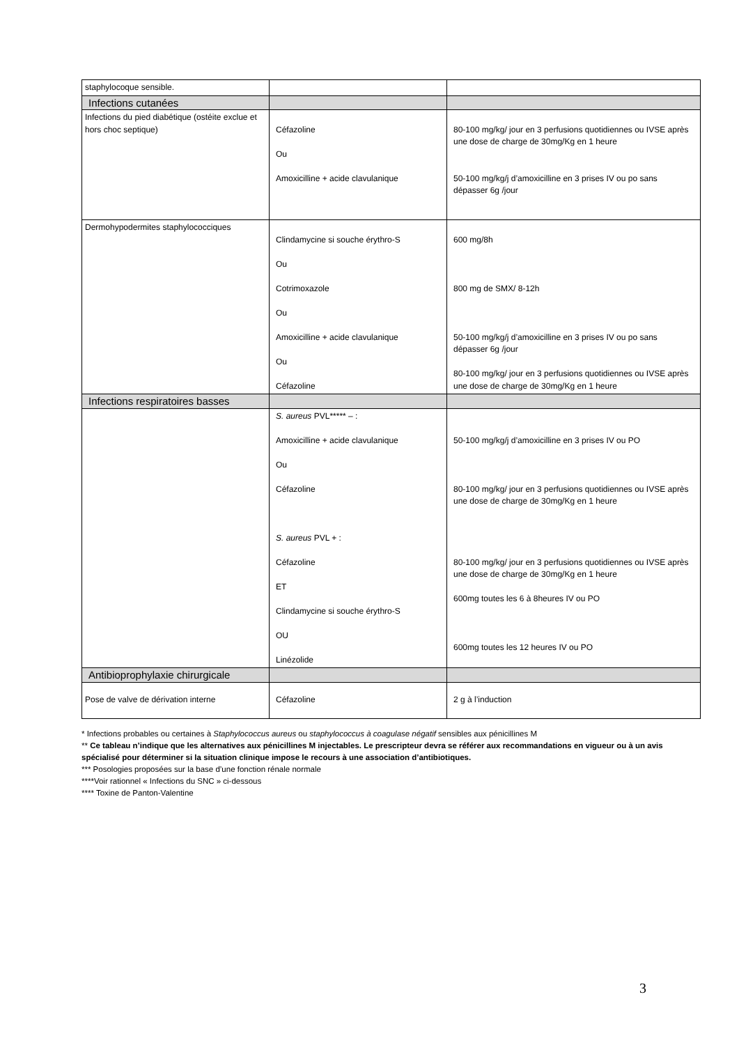| staphylocoque sensible. | | |
| Infections cutanées | | |
| Infections du pied diabétique (ostéite exclue et hors choc septique) | Céfazoline Ou Amoxicilline + acide clavulanique | 80-100 mg/kg/ jour en 3 perfusions quotidiennes ou IVSE après une dose de charge de 30mg/Kg en 1 heure 50-100 mg/kg/j d’amoxicilline en 3 prises IV ou po sans dépasser 6g /jour |
| Dermohypodermites staphylococciques | Clindamycine si souche érythro-S Ou Cotrimoxazole Ou Amoxicilline + acide clavulanique Ou Céfazoline | 600 mg/8h 800 mg de SMX/ 8-12h 50-100 mg/kg/j d’amoxicilline en 3 prises IV ou po sans dépasser 6g /jour 80-100 mg/kg/ jour en 3 perfusions quotidiennes ou IVSE après une dose de charge de 30mg/Kg en 1 heure |
| Infections respiratoires basses | | |
| | S. aureus PVL***** – : Amoxicilline + acide clavulanique Ou Céfazoline S. aureus PVL + : Céfazoline ET Clindamycine si souche érythro-S OU Linézolide | 50-100 mg/kg/j d’amoxicilline en 3 prises IV ou PO 80-100 mg/kg/ jour en 3 perfusions quotidiennes ou IVSE après une dose de charge de 30mg/Kg en 1 heure 80-100 mg/kg/ jour en 3 perfusions quotidiennes ou IVSE après une dose de charge de 30mg/Kg en 1 heure 600mg toutes les 6 à 8heures IV ou PO 600mg toutes les 12 heures IV ou PO |
| Antibioprophylaxie chirurgicale | | |
| Pose de valve de dérivation interne | Céfazoline | 2 g à l’induction |
* Infections probables ou certaines à Staphylococcus aureus ou staphylococcus à coagulase négatif sensibles aux pénicillines M
** Ce tableau n’indique que les alternatives aux pénicillines M injectables. Le prescripteur devra se référer aux recommandations en vigueur ou à un avis spécialisé pour déterminer si la situation clinique impose le recours à une association d’antibiotiques.
*** Posologies proposées sur la base d’une fonction rénale normale
****Voir rationnel « Infections du SNC » ci-dessous
**** Toxine de Panton-Valentine
3